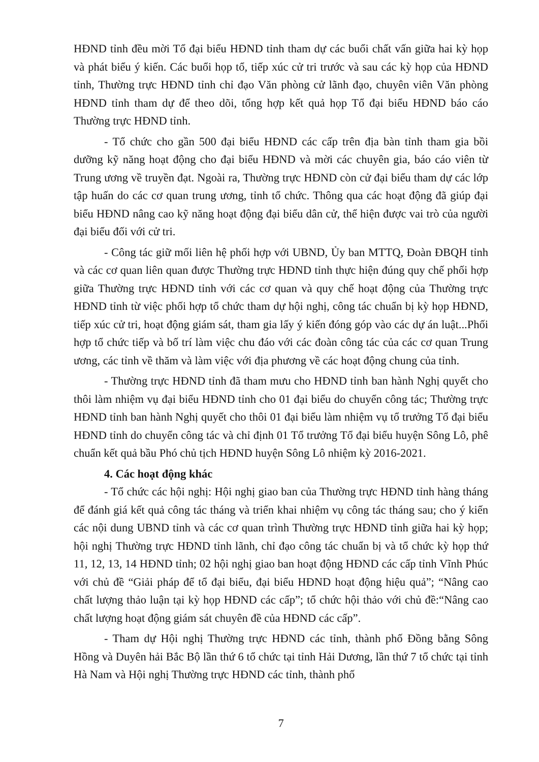HĐND tỉnh đều mời Tổ đại biểu HĐND tỉnh tham dự các buổi chất vấn giữa hai kỳ họp và phát biểu ý kiến. Các buổi họp tổ, tiếp xúc cử tri trước và sau các kỳ họp của HĐND tỉnh, Thường trực HĐND tỉnh chỉ đạo Văn phòng cử lãnh đạo, chuyên viên Văn phòng HĐND tỉnh tham dự để theo dõi, tổng hợp kết quả họp Tổ đại biểu HĐND báo cáo Thường trực HĐND tỉnh.
- Tổ chức cho gần 500 đại biểu HĐND các cấp trên địa bàn tỉnh tham gia bồi dưỡng kỹ năng hoạt động cho đại biểu HĐND và mời các chuyên gia, báo cáo viên từ Trung ương về truyền đạt. Ngoài ra, Thường trực HĐND còn cử đại biểu tham dự các lớp tập huấn do các cơ quan trung ương, tỉnh tổ chức. Thông qua các hoạt động đã giúp đại biểu HĐND nâng cao kỹ năng hoạt động đại biểu dân cử, thể hiện được vai trò của người đại biểu đối với cử tri.
- Công tác giữ mối liên hệ phối hợp với UBND, Ủy ban MTTQ, Đoàn ĐBQH tỉnh và các cơ quan liên quan được Thường trực HĐND tỉnh thực hiện đúng quy chế phối hợp giữa Thường trực HĐND tỉnh với các cơ quan và quy chế hoạt động của Thường trực HĐND tỉnh từ việc phối hợp tổ chức tham dự hội nghị, công tác chuẩn bị kỳ họp HĐND, tiếp xúc cử tri, hoạt động giám sát, tham gia lấy ý kiến đóng góp vào các dự án luật...Phối hợp tổ chức tiếp và bố trí làm việc chu đáo với các đoàn công tác của các cơ quan Trung ương, các tỉnh về thăm và làm việc với địa phương về các hoạt động chung của tỉnh.
- Thường trực HĐND tỉnh đã tham mưu cho HĐND tỉnh ban hành Nghị quyết cho thôi làm nhiệm vụ đại biểu HĐND tỉnh cho 01 đại biểu do chuyển công tác; Thường trực HĐND tỉnh ban hành Nghị quyết cho thôi 01 đại biểu làm nhiệm vụ tổ trưởng Tổ đại biểu HĐND tỉnh do chuyển công tác và chỉ định 01 Tổ trưởng Tổ đại biểu huyện Sông Lô, phê chuẩn kết quả bầu Phó chủ tịch HĐND huyện Sông Lô nhiệm kỳ 2016-2021.
4. Các hoạt động khác
- Tổ chức các hội nghị: Hội nghị giao ban của Thường trực HĐND tỉnh hàng tháng để đánh giá kết quả công tác tháng và triển khai nhiệm vụ công tác tháng sau; cho ý kiến các nội dung UBND tỉnh và các cơ quan trình Thường trực HĐND tỉnh giữa hai kỳ họp; hội nghị Thường trực HĐND tỉnh lãnh, chỉ đạo công tác chuẩn bị và tổ chức kỳ họp thứ 11, 12, 13, 14 HĐND tỉnh; 02 hội nghị giao ban hoạt động HĐND các cấp tỉnh Vĩnh Phúc với chủ đề “Giải pháp để tổ đại biểu, đại biểu HĐND hoạt động hiệu quả”; “Nâng cao chất lượng thảo luận tại kỳ họp HĐND các cấp”; tổ chức hội thảo với chủ đề:“Nâng cao chất lượng hoạt động giám sát chuyên đề của HĐND các cấp”.
- Tham dự Hội nghị Thường trực HĐND các tỉnh, thành phố Đồng bằng Sông Hồng và Duyên hải Bắc Bộ lần thứ 6 tổ chức tại tỉnh Hải Dương, lần thứ 7 tổ chức tại tỉnh Hà Nam và Hội nghị Thường trực HĐND các tỉnh, thành phố
7